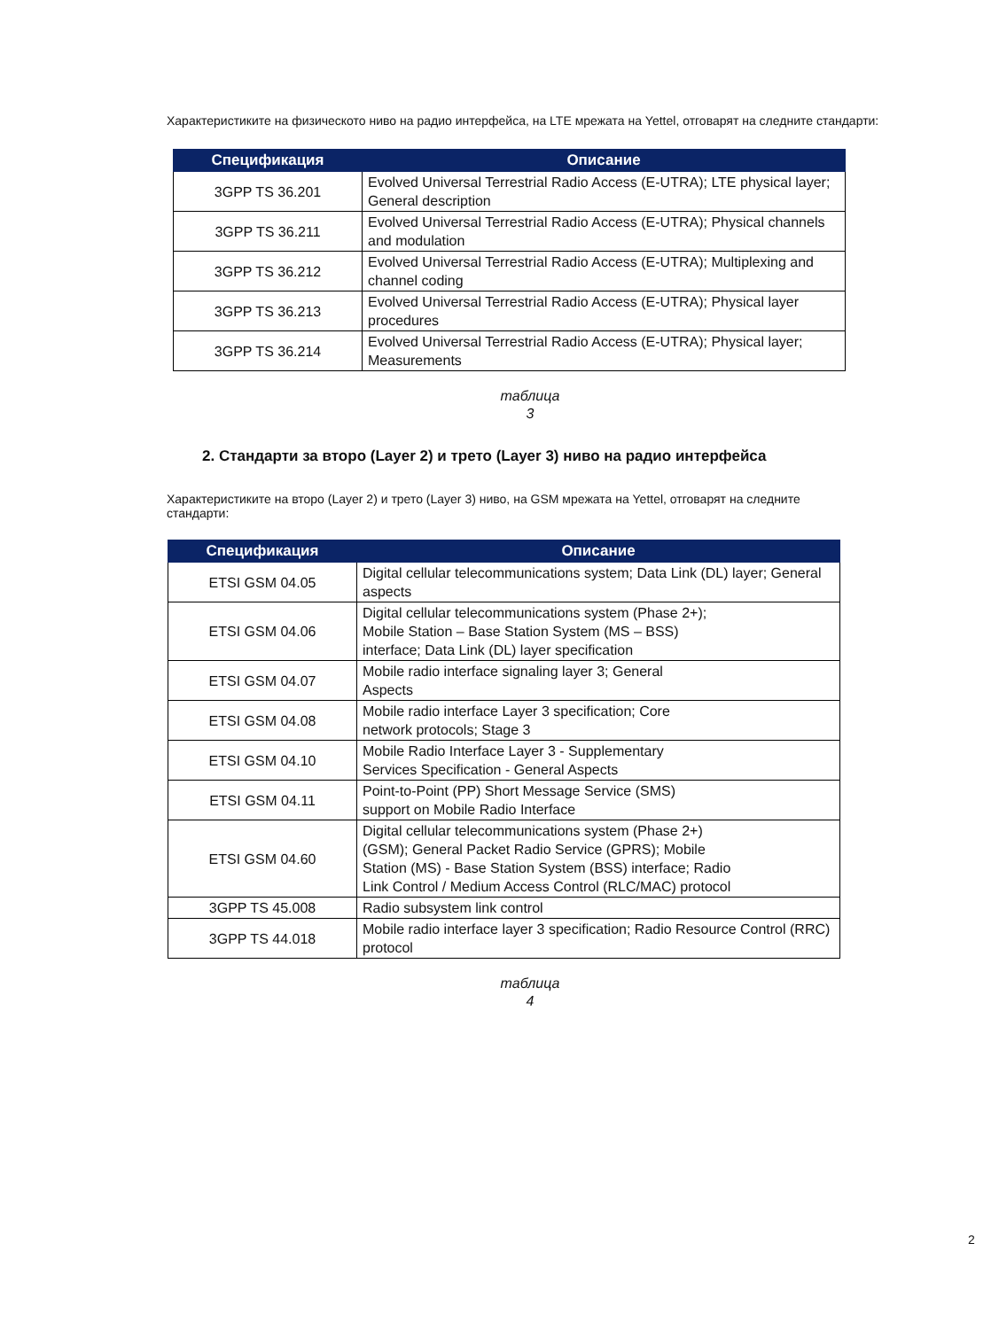Характеристиките на физическото ниво на радио интерфейса, на LTE мрежата на Yettel, отговарят на следните стандарти:
| Спецификация | Описание |
| --- | --- |
| 3GPP TS 36.201 | Evolved Universal Terrestrial Radio Access (E-UTRA); LTE physical layer; General description |
| 3GPP TS 36.211 | Evolved Universal Terrestrial Radio Access (E-UTRA); Physical channels and modulation |
| 3GPP TS 36.212 | Evolved Universal Terrestrial Radio Access (E-UTRA); Multiplexing and channel coding |
| 3GPP TS 36.213 | Evolved Universal Terrestrial Radio Access (E-UTRA); Physical layer procedures |
| 3GPP TS 36.214 | Evolved Universal Terrestrial Radio Access (E-UTRA); Physical layer; Measurements |
таблица
3
2. Стандарти за второ (Layer 2) и трето (Layer 3) ниво на радио интерфейса
Характеристиките на второ (Layer 2) и трето (Layer 3) ниво, на GSM мрежата на Yettel, отговарят на следните стандарти:
| Спецификация | Описание |
| --- | --- |
| ETSI GSM 04.05 | Digital cellular telecommunications system; Data Link (DL) layer; General aspects |
| ETSI GSM 04.06 | Digital cellular telecommunications system (Phase 2+); Mobile Station – Base Station System (MS – BSS) interface; Data Link (DL) layer specification |
| ETSI GSM 04.07 | Mobile radio interface signaling layer 3; General Aspects |
| ETSI GSM 04.08 | Mobile radio interface Layer 3 specification; Core network protocols; Stage 3 |
| ETSI GSM 04.10 | Mobile Radio Interface Layer 3 - Supplementary Services Specification - General Aspects |
| ETSI GSM 04.11 | Point-to-Point (PP) Short Message Service (SMS) support on Mobile Radio Interface |
| ETSI GSM 04.60 | Digital cellular telecommunications system (Phase 2+) (GSM); General Packet Radio Service (GPRS); Mobile Station (MS) - Base Station System (BSS) interface; Radio Link Control / Medium Access Control (RLC/MAC) protocol |
| 3GPP TS 45.008 | Radio subsystem link control |
| 3GPP TS 44.018 | Mobile radio interface layer 3 specification; Radio Resource Control (RRC) protocol |
таблица
4
2